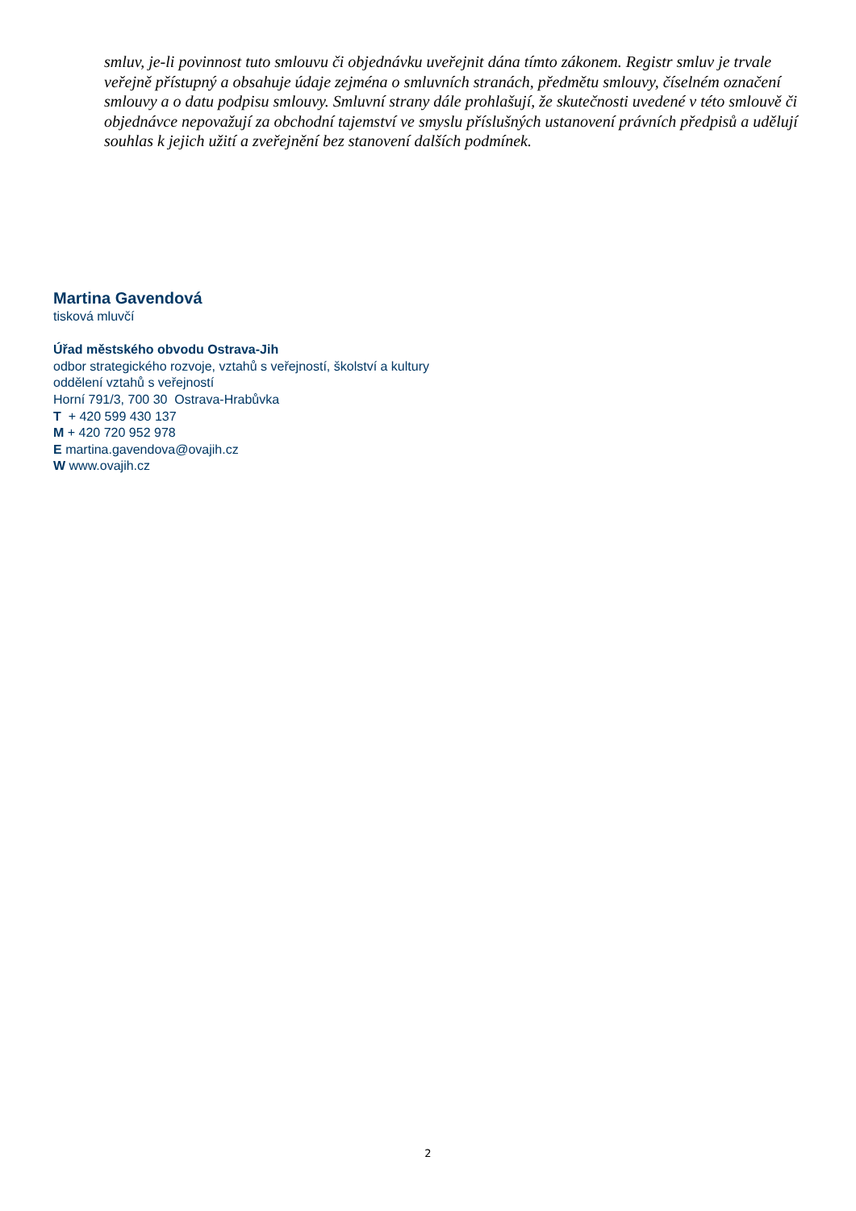smluv, je-li povinnost tuto smlouvu či objednávku uveřejnit dána tímto zákonem. Registr smluv je trvale veřejně přístupný a obsahuje údaje zejména o smluvních stranách, předmětu smlouvy, číselném označení smlouvy a o datu podpisu smlouvy. Smluvní strany dále prohlašují, že skutečnosti uvedené v této smlouvě či objednávce nepovažují za obchodní tajemství ve smyslu příslušných ustanovení právních předpisů a udělují souhlas k jejich užití a zveřejnění bez stanovení dalších podmínek.
Martina Gavendová
tisková mluvčí
Úřad městského obvodu Ostrava-Jih
odbor strategického rozvoje, vztahů s veřejností, školství a kultury
oddělení vztahů s veřejností
Horní 791/3, 700 30 Ostrava-Hrabůvka
T + 420 599 430 137
M + 420 720 952 978
E martina.gavendova@ovajih.cz
W www.ovajih.cz
2